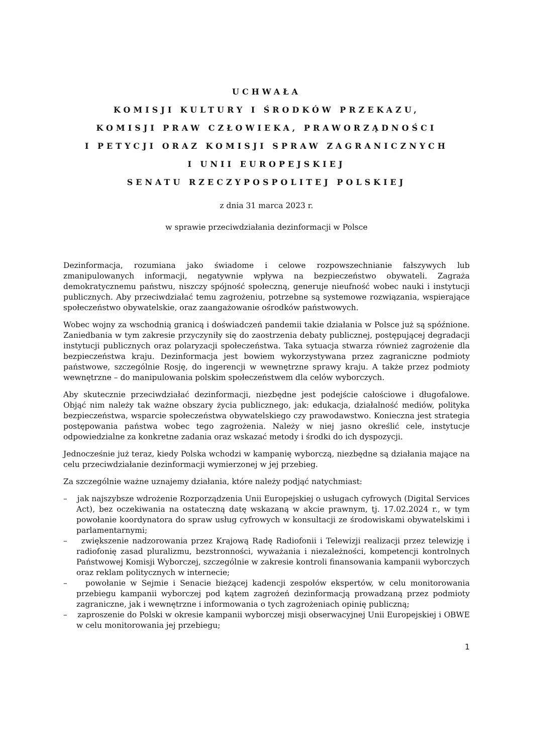UCHWAŁA
KOMISJI KULTURY I ŚRODKÓW PRZEKAZU,
KOMISJI PRAW CZŁOWIEKA, PRAWORZĄDNOŚCI
I PETYCJI ORAZ KOMISJI SPRAW ZAGRANICZNYCH
I UNII EUROPEJSKIEJ
SENATU RZECZYPOSPOLITEJ POLSKIEJ
z dnia 31 marca 2023 r.
w sprawie przeciwdziałania dezinformacji w Polsce
Dezinformacja, rozumiana jako świadome i celowe rozpowszechnianie fałszywych lub zmanipulowanych informacji, negatywnie wpływa na bezpieczeństwo obywateli. Zagraża demokratycznemu państwu, niszczy spójność społeczną, generuje nieufność wobec nauki i instytucji publicznych. Aby przeciwdziałać temu zagrożeniu, potrzebne są systemowe rozwiązania, wspierające społeczeństwo obywatelskie, oraz zaangażowanie ośrodków państwowych.
Wobec wojny za wschodnią granicą i doświadczeń pandemii takie działania w Polsce już są spóźnione. Zaniedbania w tym zakresie przyczyniły się do zaostrzenia debaty publicznej, postępującej degradacji instytucji publicznych oraz polaryzacji społeczeństwa. Taka sytuacja stwarza również zagrożenie dla bezpieczeństwa kraju. Dezinformacja jest bowiem wykorzystywana przez zagraniczne podmioty państwowe, szczególnie Rosję, do ingerencji w wewnętrzne sprawy kraju. A także przez podmioty wewnętrzne – do manipulowania polskim społeczeństwem dla celów wyborczych.
Aby skutecznie przeciwdziałać dezinformacji, niezbędne jest podejście całościowe i długofalowe. Objąć nim należy tak ważne obszary życia publicznego, jak: edukacja, działalność mediów, polityka bezpieczeństwa, wsparcie społeczeństwa obywatelskiego czy prawodawstwo. Konieczna jest strategia postępowania państwa wobec tego zagrożenia. Należy w niej jasno określić cele, instytucje odpowiedzialne za konkretne zadania oraz wskazać metody i środki do ich dyspozycji.
Jednocześnie już teraz, kiedy Polska wchodzi w kampanię wyborczą, niezbędne są działania mające na celu przeciwdziałanie dezinformacji wymierzonej w jej przebieg.
Za szczególnie ważne uznajemy działania, które należy podjąć natychmiast:
– jak najszybsze wdrożenie Rozporządzenia Unii Europejskiej o usługach cyfrowych (Digital Services Act), bez oczekiwania na ostateczną datę wskazaną w akcie prawnym, tj. 17.02.2024 r., w tym powołanie koordynatora do spraw usług cyfrowych w konsultacji ze środowiskami obywatelskimi i parlamentarnymi;
– zwiększenie nadzorowania przez Krajową Radę Radiofonii i Telewizji realizacji przez telewizję i radiofonię zasad pluralizmu, bezstronności, wyważania i niezależności, kompetencji kontrolnych Państwowej Komisji Wyborczej, szczególnie w zakresie kontroli finansowania kampanii wyborczych oraz reklam politycznych w internecie;
– powołanie w Sejmie i Senacie bieżącej kadencji zespołów ekspertów, w celu monitorowania przebiegu kampanii wyborczej pod kątem zagrożeń dezinformacją prowadzaną przez podmioty zagraniczne, jak i wewnętrzne i informowania o tych zagrożeniach opinię publiczną;
– zaproszenie do Polski w okresie kampanii wyborczej misji obserwacyjnej Unii Europejskiej i OBWE w celu monitorowania jej przebiegu;
1